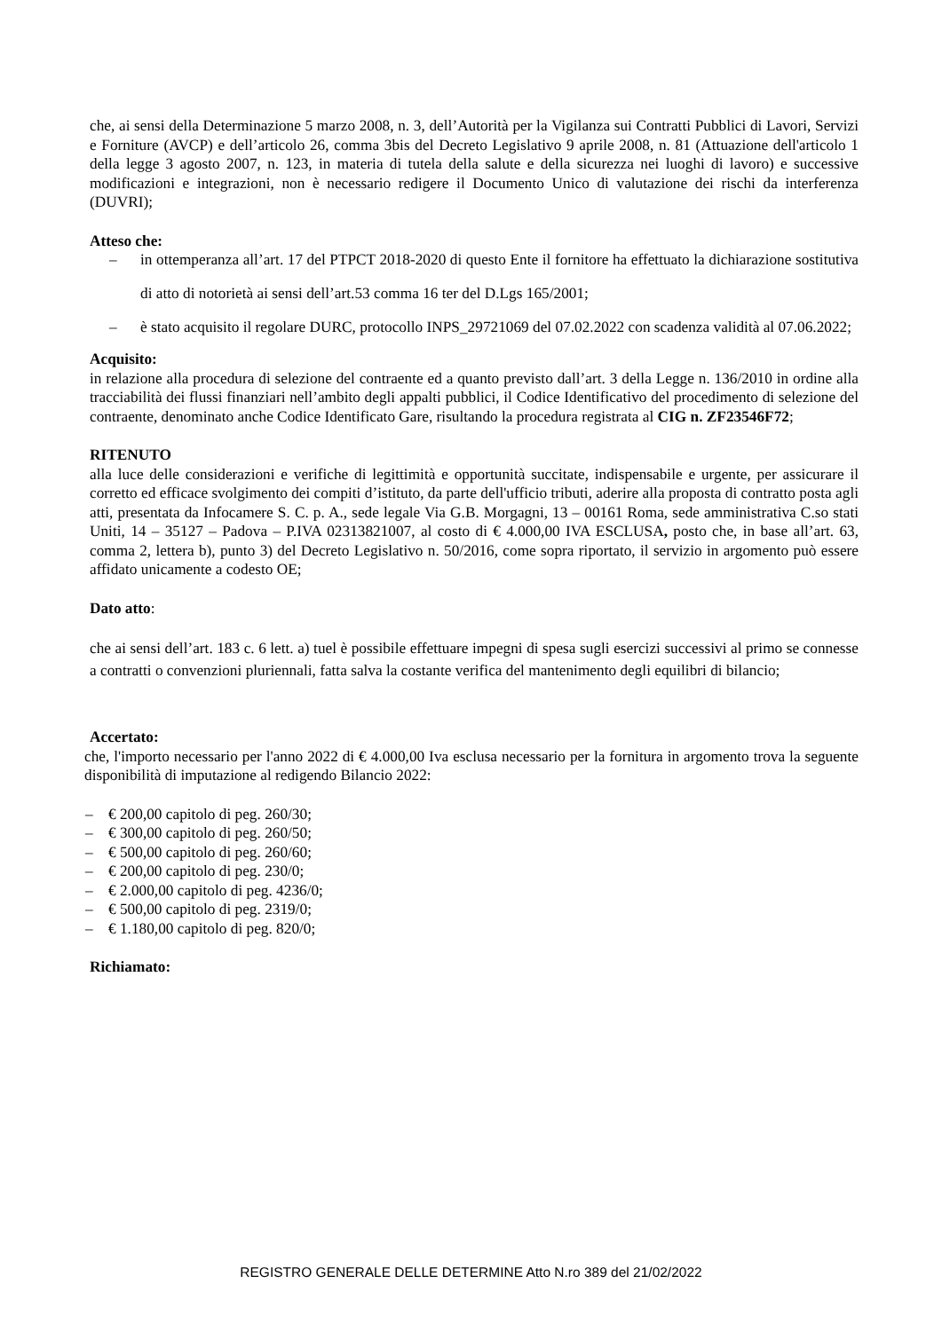che, ai sensi della Determinazione 5 marzo 2008, n. 3, dell’Autorità per la Vigilanza sui Contratti Pubblici di Lavori, Servizi e Forniture (AVCP) e dell’articolo 26, comma 3bis del Decreto Legislativo 9 aprile 2008, n. 81 (Attuazione dell'articolo 1 della legge 3 agosto 2007, n. 123, in materia di tutela della salute e della sicurezza nei luoghi di lavoro) e successive modificazioni e integrazioni, non è necessario redigere il Documento Unico di valutazione dei rischi da interferenza (DUVRI);
Atteso che:
– in ottemperanza all’art. 17 del PTPCT 2018-2020 di questo Ente il fornitore ha effettuato la dichiarazione sostitutiva di atto di notorietà ai sensi dell’art.53 comma 16 ter del D.Lgs 165/2001;
– è stato acquisito il regolare DURC, protocollo INPS_29721069 del 07.02.2022 con scadenza validità al 07.06.2022;
Acquisito:
in relazione alla procedura di selezione del contraente ed a quanto previsto dall’art. 3 della Legge n. 136/2010 in ordine alla tracciabilità dei flussi finanziari nell’ambito degli appalti pubblici, il Codice Identificativo del procedimento di selezione del contraente, denominato anche Codice Identificato Gare, risultando la procedura registrata al CIG n. ZF23546F72;
RITENUTO
alla luce delle considerazioni e verifiche di legittimità e opportunità succitate, indispensabile e urgente, per assicurare il corretto ed efficace svolgimento dei compiti d’istituto, da parte dell'ufficio tributi, aderire alla proposta di contratto posta agli atti, presentata da Infocamere S. C. p. A., sede legale Via G.B. Morgagni, 13 – 00161 Roma, sede amministrativa C.so stati Uniti, 14 – 35127 – Padova – P.IVA 02313821007, al costo di € 4.000,00 IVA ESCLUSA, posto che, in base all’art. 63, comma 2, lettera b), punto 3) del Decreto Legislativo n. 50/2016, come sopra riportato, il servizio in argomento può essere affidato unicamente a codesto OE;
Dato atto:
che ai sensi dell’art. 183 c. 6 lett. a) tuel è possibile effettuare impegni di spesa sugli esercizi successivi al primo se connesse a contratti o convenzioni pluriennali, fatta salva la costante verifica del mantenimento degli equilibri di bilancio;
Accertato:
che, l'importo necessario per l'anno 2022 di € 4.000,00 Iva esclusa necessario per la fornitura in argomento trova la seguente disponibilità di imputazione al redigendo Bilancio 2022:
– € 200,00 capitolo di peg. 260/30;
– € 300,00 capitolo di peg. 260/50;
– € 500,00 capitolo di peg. 260/60;
– € 200,00 capitolo di peg. 230/0;
– € 2.000,00 capitolo di peg. 4236/0;
– € 500,00 capitolo di peg. 2319/0;
– € 1.180,00 capitolo di peg. 820/0;
Richiamato:
REGISTRO GENERALE DELLE DETERMINE Atto N.ro 389 del 21/02/2022